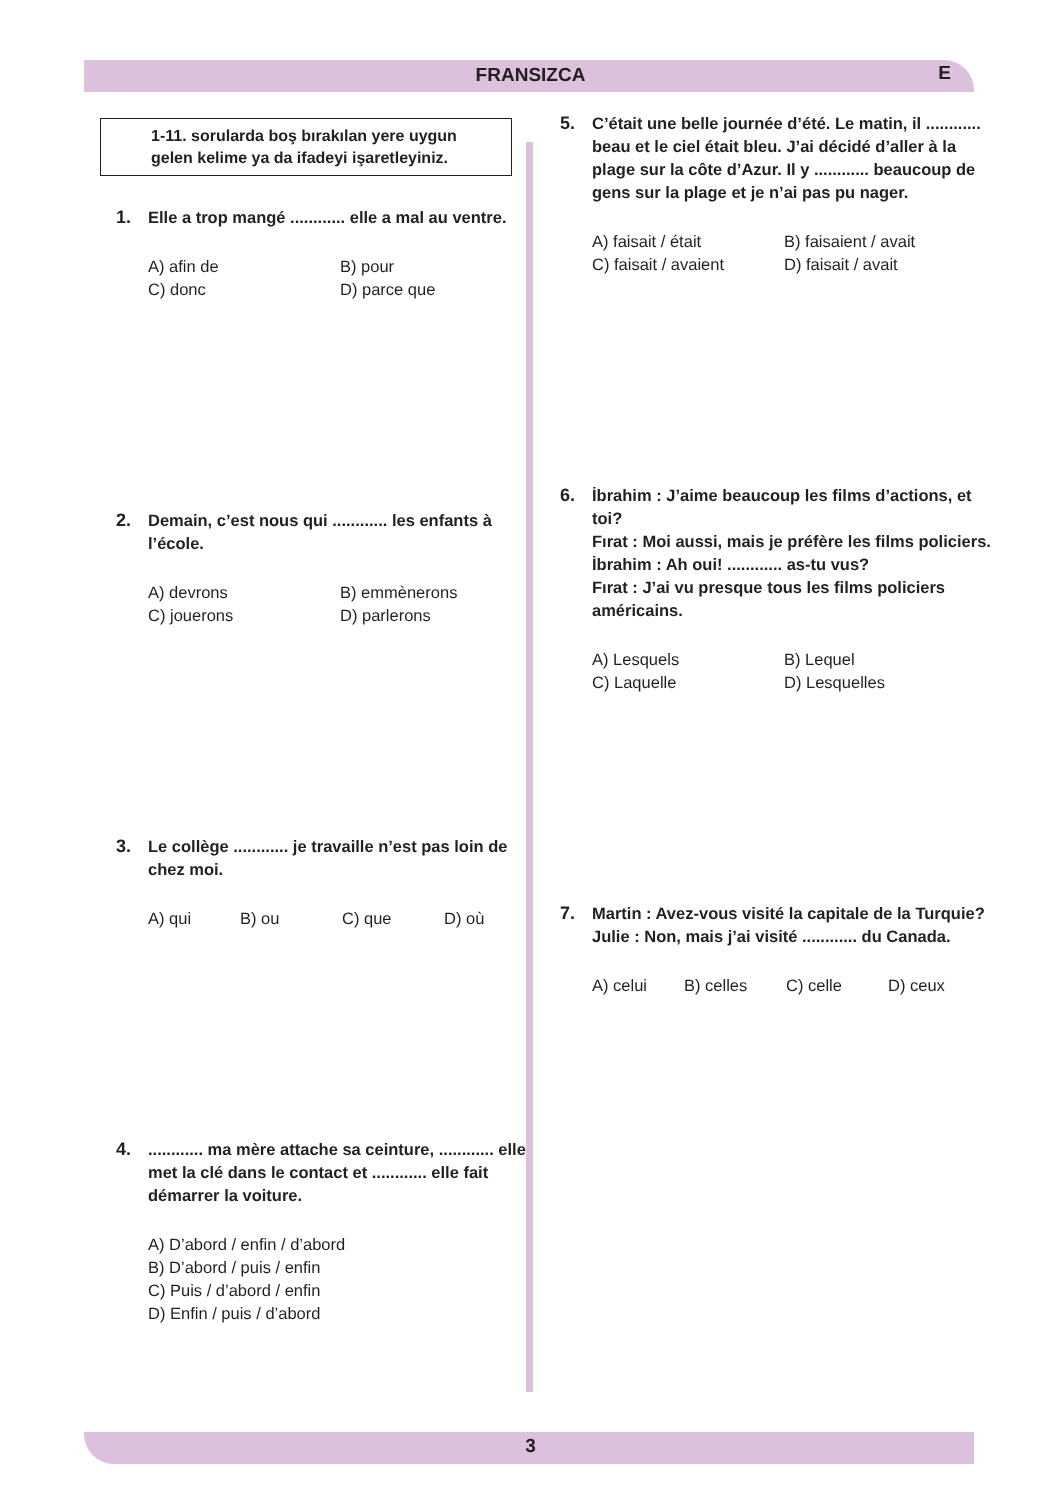FRANSIZCA
E
1-11. sorularda boş bırakılan yere uygun gelen kelime ya da ifadeyi işaretleyiniz.
1. Elle a trop mangé ............ elle a mal au ventre.
A) afin de B) pour C) donc D) parce que
2. Demain, c’est nous qui ............ les enfants à l’école.
A) devrons B) emmènerons C) jouerons D) parlerons
3. Le collège ............ je travaille n’est pas loin de chez moi.
A) qui B) ou C) que D) où
4............. ma mère attache sa ceinture, ............ elle met la clé dans le contact et ............ elle fait démarrer la voiture.
A) D’abord / enfin / d’abord
B) D’abord / puis / enfin
C) Puis / d’abord / enfin
D) Enfin / puis / d’abord
5. C’était une belle journée d’été. Le matin, il ............ beau et le ciel était bleu. J’ai décidé d’aller à la plage sur la côte d’Azur. Il y ............ beaucoup de gens sur la plage et je n’ai pas pu nager.
A) faisait / était B) faisaient / avait C) faisait / avaient D) faisait / avait
6. İbrahim : J’aime beaucoup les films d’actions, et toi?
Fırat : Moi aussi, mais je préfère les films policiers.
İbrahim : Ah oui! ............ as-tu vus?
Fırat : J’ai vu presque tous les films policiers américains.
A) Lesquels B) Lequel C) Laquelle D) Lesquelles
7. Martin : Avez-vous visité la capitale de la Turquie?
Julie : Non, mais j’ai visité ............ du Canada.
A) celui B) celles C) celle D) ceux
3